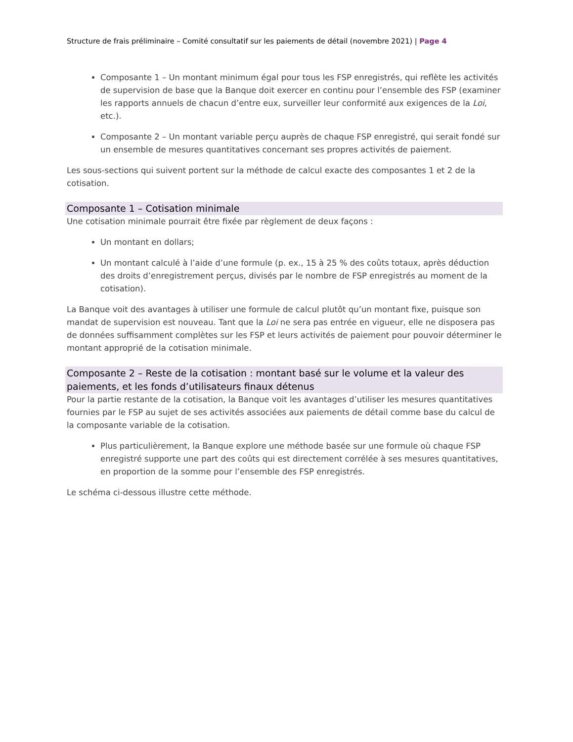Structure de frais préliminaire – Comité consultatif sur les paiements de détail (novembre 2021) | Page 4
Composante 1 – Un montant minimum égal pour tous les FSP enregistrés, qui reflète les activités de supervision de base que la Banque doit exercer en continu pour l’ensemble des FSP (examiner les rapports annuels de chacun d’entre eux, surveiller leur conformité aux exigences de la Loi, etc.).
Composante 2 – Un montant variable perçu auprès de chaque FSP enregistré, qui serait fondé sur un ensemble de mesures quantitatives concernant ses propres activités de paiement.
Les sous-sections qui suivent portent sur la méthode de calcul exacte des composantes 1 et 2 de la cotisation.
Composante 1 – Cotisation minimale
Une cotisation minimale pourrait être fixée par règlement de deux façons :
Un montant en dollars;
Un montant calculé à l’aide d’une formule (p. ex., 15 à 25 % des coûts totaux, après déduction des droits d’enregistrement perçus, divisés par le nombre de FSP enregistrés au moment de la cotisation).
La Banque voit des avantages à utiliser une formule de calcul plutôt qu’un montant fixe, puisque son mandat de supervision est nouveau. Tant que la Loi ne sera pas entrée en vigueur, elle ne disposera pas de données suffisamment complètes sur les FSP et leurs activités de paiement pour pouvoir déterminer le montant approprié de la cotisation minimale.
Composante 2 – Reste de la cotisation : montant basé sur le volume et la valeur des paiements, et les fonds d’utilisateurs finaux détenus
Pour la partie restante de la cotisation, la Banque voit les avantages d’utiliser les mesures quantitatives fournies par le FSP au sujet de ses activités associées aux paiements de détail comme base du calcul de la composante variable de la cotisation.
Plus particulièrement, la Banque explore une méthode basée sur une formule où chaque FSP enregistré supporte une part des coûts qui est directement corrélée à ses mesures quantitatives, en proportion de la somme pour l’ensemble des FSP enregistrés.
Le schéma ci-dessous illustre cette méthode.